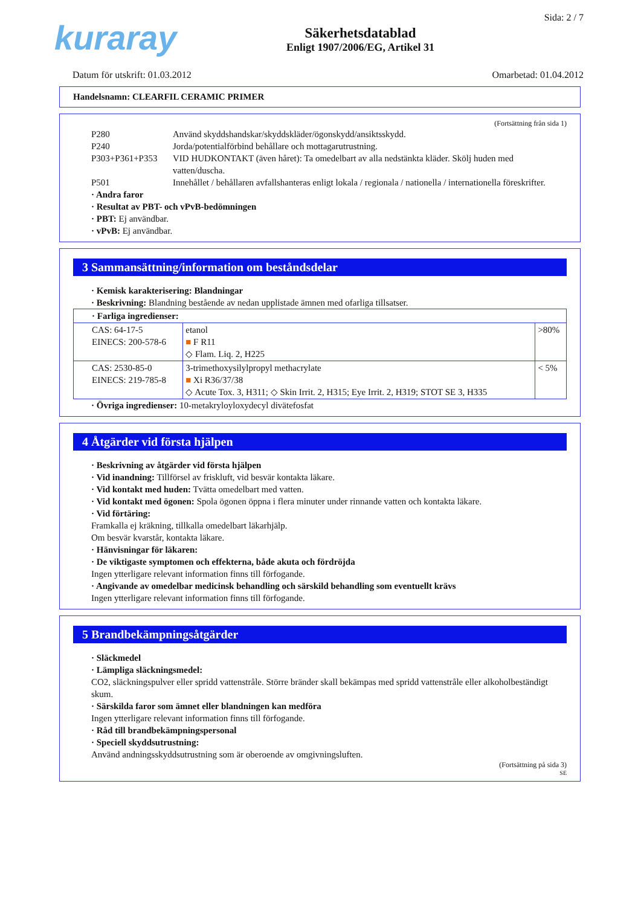kuraray
Säkerhetsdatablad
Enligt 1907/2006/EG, Artikel 31
Sida: 2 / 7
Datum för utskrift: 01.03.2012 Omarbetad: 01.04.2012
Handelsnamn: CLEARFIL CERAMIC PRIMER
(Fortsättning från sida 1)
P280 Använd skyddshandskar/skyddskläder/ögonskydd/ansiktsskydd.
P240 Jorda/potentialförbind behållare och mottagarutrustning.
P303+P361+P353 VID HUDKONTAKT (även håret): Ta omedelbart av alla nedstänkta kläder. Skölj huden med vatten/duscha.
P501 Innehållet / behållaren avfallshanteras enligt lokala / regionala / nationella / internationella föreskrifter.
· Andra faror
· Resultat av PBT- och vPvB-bedömningen
· PBT: Ej användbar.
· vPvB: Ej användbar.
3 Sammansättning/information om beståndsdelar
· Kemisk karakterisering: Blandningar
· Beskrivning: Blandning bestående av nedan upplistade ämnen med ofarliga tillsatser.
| · Farliga ingredienser: | | |
| CAS: 64-17-5 EINECS: 200-578-6 | etanol ■ F R11 ◇ Flam. Liq. 2, H225 | >80% |
| CAS: 2530-85-0 EINECS: 219-785-8 | 3-trimethoxysilylpropyl methacrylate ■ Xi R36/37/38 ◇ Acute Tox. 3, H311; ◇ Skin Irrit. 2, H315; Eye Irrit. 2, H319; STOT SE 3, H335 | < 5% |
· Övriga ingredienser: 10-metakryloyloxydecyl divätefosfat
4 Åtgärder vid första hjälpen
· Beskrivning av åtgärder vid första hjälpen
· Vid inandning: Tillförsel av friskluft, vid besvär kontakta läkare.
· Vid kontakt med huden: Tvätta omedelbart med vatten.
· Vid kontakt med ögonen: Spola ögonen öppna i flera minuter under rinnande vatten och kontakta läkare.
· Vid förtäring:
Framkalla ej kräkning, tillkalla omedelbart läkarhjälp.
Om besvär kvarstår, kontakta läkare.
· Hänvisningar för läkaren:
· De viktigaste symptomen och effekterna, både akuta och fördröjda
Ingen ytterligare relevant information finns till förfogande.
· Angivande av omedelbar medicinsk behandling och särskild behandling som eventuellt krävs
Ingen ytterligare relevant information finns till förfogande.
5 Brandbekämpningsåtgärder
· Släckmedel
· Lämpliga släckningsmedel:
CO2, släckningspulver eller spridd vattenstråle. Större bränder skall bekämpas med spridd vattenstråle eller alkoholbeständigt skum.
· Särskilda faror som ämnet eller blandningen kan medföra
Ingen ytterligare relevant information finns till förfogande.
· Råd till brandbekämpningspersonal
· Speciell skyddsutrustning:
Använd andningsskyddsutrustning som är oberoende av omgivningsluften.
(Fortsättning på sida 3)
SE